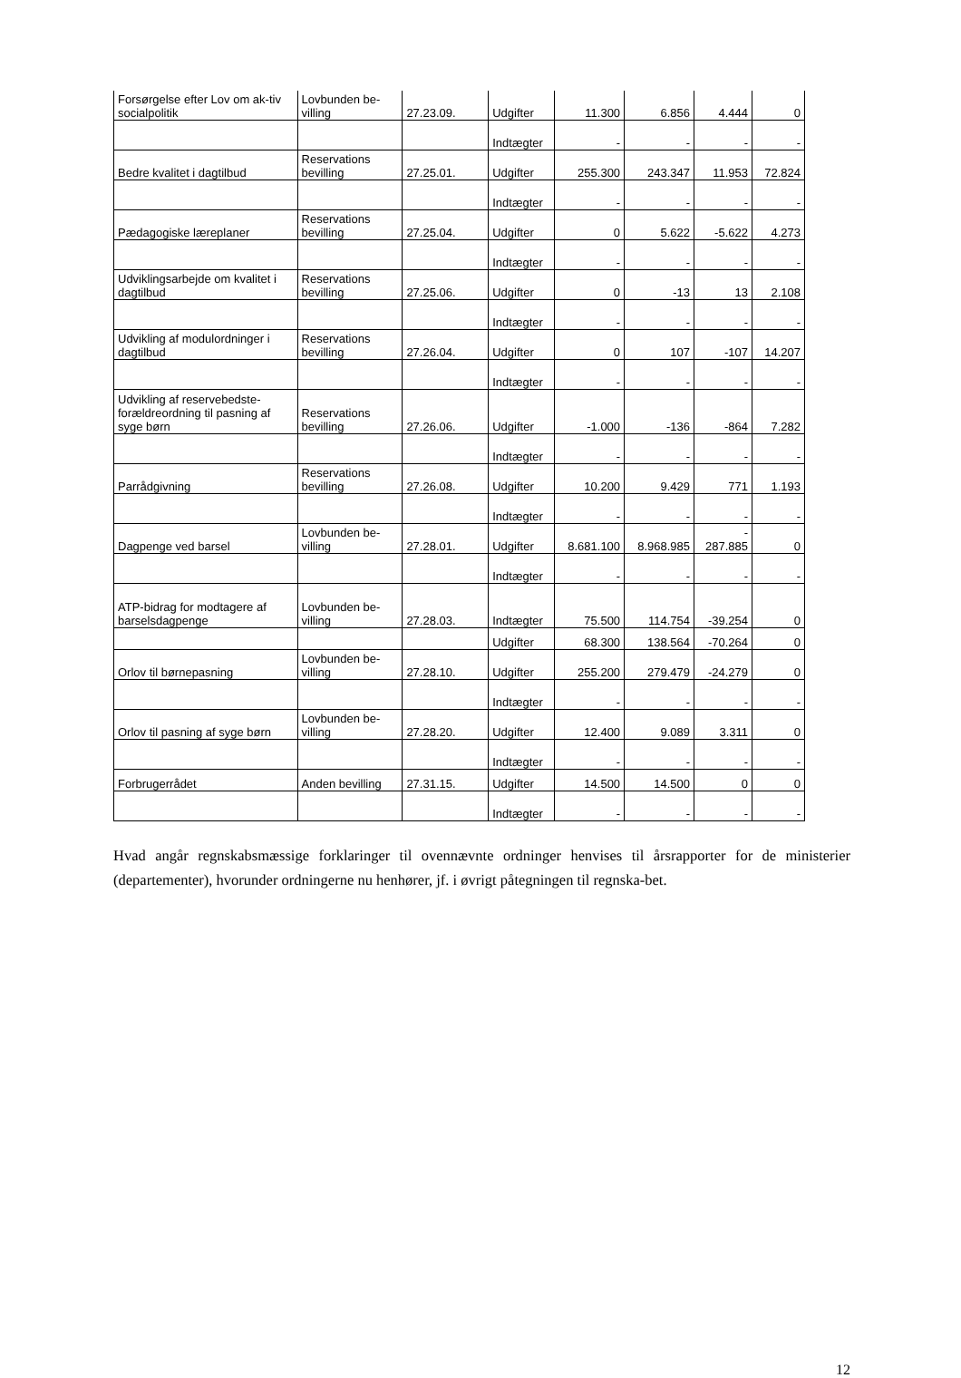| Forsørgelse efter Lov om ak-tiv socialpolitik | Lovbunden be-villing | 27.23.09. | Udgifter | 11.300 | 6.856 | 4.444 | 0 |
| | | | Indtægter | - | - | - | - |
| Bedre kvalitet i dagtilbud | Reservations bevilling | 27.25.01. | Udgifter | 255.300 | 243.347 | 11.953 | 72.824 |
| | | | Indtægter | - | - | - | - |
| Pædagogiske læreplaner | Reservations bevilling | 27.25.04. | Udgifter | 0 | 5.622 | -5.622 | 4.273 |
| | | | Indtægter | - | - | - | - |
| Udviklingsarbejde om kvalitet i dagtilbud | Reservations bevilling | 27.25.06. | Udgifter | 0 | -13 | 13 | 2.108 |
| | | | Indtægter | - | - | - | - |
| Udvikling af modulordninger i dagtilbud | Reservations bevilling | 27.26.04. | Udgifter | 0 | 107 | -107 | 14.207 |
| | | | Indtægter | - | - | - | - |
| Udvikling af reservebedste-forældreordning til pasning af syge børn | Reservations bevilling | 27.26.06. | Udgifter | -1.000 | -136 | -864 | 7.282 |
| | | | Indtægter | - | - | - | - |
| Parrådgivning | Reservations bevilling | 27.26.08. | Udgifter | 10.200 | 9.429 | 771 | 1.193 |
| | | | Indtægter | - | - | - | - |
| Dagpenge ved barsel | Lovbunden be-villing | 27.28.01. | Udgifter | 8.681.100 | 8.968.985 | - 287.885 | 0 |
| | | | Indtægter | - | - | - | - |
| ATP-bidrag for modtagere af barselsdagpenge | Lovbunden be-villing | 27.28.03. | Indtægter | 75.500 | 114.754 | -39.254 | 0 |
| | | | Udgifter | 68.300 | 138.564 | -70.264 | 0 |
| Orlov til børnepasning | Lovbunden be-villing | 27.28.10. | Udgifter | 255.200 | 279.479 | -24.279 | 0 |
| | | | Indtægter | - | - | - | - |
| Orlov til pasning af syge børn | Lovbunden be-villing | 27.28.20. | Udgifter | 12.400 | 9.089 | 3.311 | 0 |
| | | | Indtægter | - | - | - | - |
| Forbrugerrådet | Anden bevilling | 27.31.15. | Udgifter | 14.500 | 14.500 | 0 | 0 |
| | | | Indtægter | - | - | - | - |
Hvad angår regnskabsmæssige forklaringer til ovennævnte ordninger henvises til årsrapporter for de ministerier (departementer), hvorunder ordningerne nu henhører, jf. i øvrigt påtegningen til regnska-bet.
12